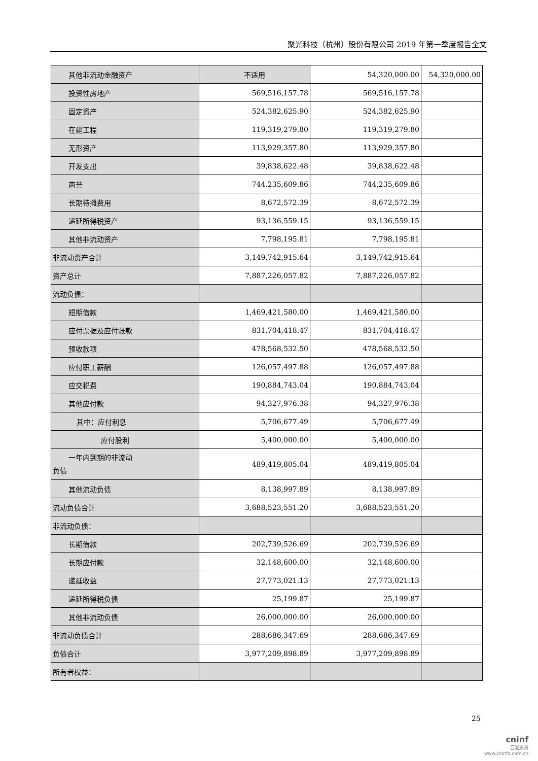聚光科技（杭州）股份有限公司 2019 年第一季度报告全文
| 其他非流动金融资产 | 不适用 | 54,320,000.00 | 54,320,000.00 |
| 投资性房地产 | 569,516,157.78 | 569,516,157.78 | |
| 固定资产 | 524,382,625.90 | 524,382,625.90 | |
| 在建工程 | 119,319,279.80 | 119,319,279.80 | |
| 无形资产 | 113,929,357.80 | 113,929,357.80 | |
| 开发支出 | 39,838,622.48 | 39,838,622.48 | |
| 商誉 | 744,235,609.86 | 744,235,609.86 | |
| 长期待摊费用 | 8,672,572.39 | 8,672,572.39 | |
| 递延所得税资产 | 93,136,559.15 | 93,136,559.15 | |
| 其他非流动资产 | 7,798,195.81 | 7,798,195.81 | |
| 非流动资产合计 | 3,149,742,915.64 | 3,149,742,915.64 | |
| 资产总计 | 7,887,226,057.82 | 7,887,226,057.82 | |
| 流动负债： | | | |
| 短期借款 | 1,469,421,580.00 | 1,469,421,580.00 | |
| 应付票据及应付账款 | 831,704,418.47 | 831,704,418.47 | |
| 预收款项 | 478,568,532.50 | 478,568,532.50 | |
| 应付职工薪酬 | 126,057,497.88 | 126,057,497.88 | |
| 应交税费 | 190,884,743.04 | 190,884,743.04 | |
| 其他应付款 | 94,327,976.38 | 94,327,976.38 | |
| 其中：应付利息 | 5,706,677.49 | 5,706,677.49 | |
| 应付股利 | 5,400,000.00 | 5,400,000.00 | |
| 一年内到期的非流动 负债 | 489,419,805.04 | 489,419,805.04 | |
| 其他流动负债 | 8,138,997.89 | 8,138,997.89 | |
| 流动负债合计 | 3,688,523,551.20 | 3,688,523,551.20 | |
| 非流动负债： | | | |
| 长期借款 | 202,739,526.69 | 202,739,526.69 | |
| 长期应付款 | 32,148,600.00 | 32,148,600.00 | |
| 递延收益 | 27,773,021.13 | 27,773,021.13 | |
| 递延所得税负债 | 25,199.87 | 25,199.87 | |
| 其他非流动负债 | 26,000,000.00 | 26,000,000.00 | |
| 非流动负债合计 | 288,686,347.69 | 288,686,347.69 | |
| 负债合计 | 3,977,209,898.89 | 3,977,209,898.89 | |
| 所有者权益： | | | |
25
cninf
巨潮资讯
www.cninfo.com.cn